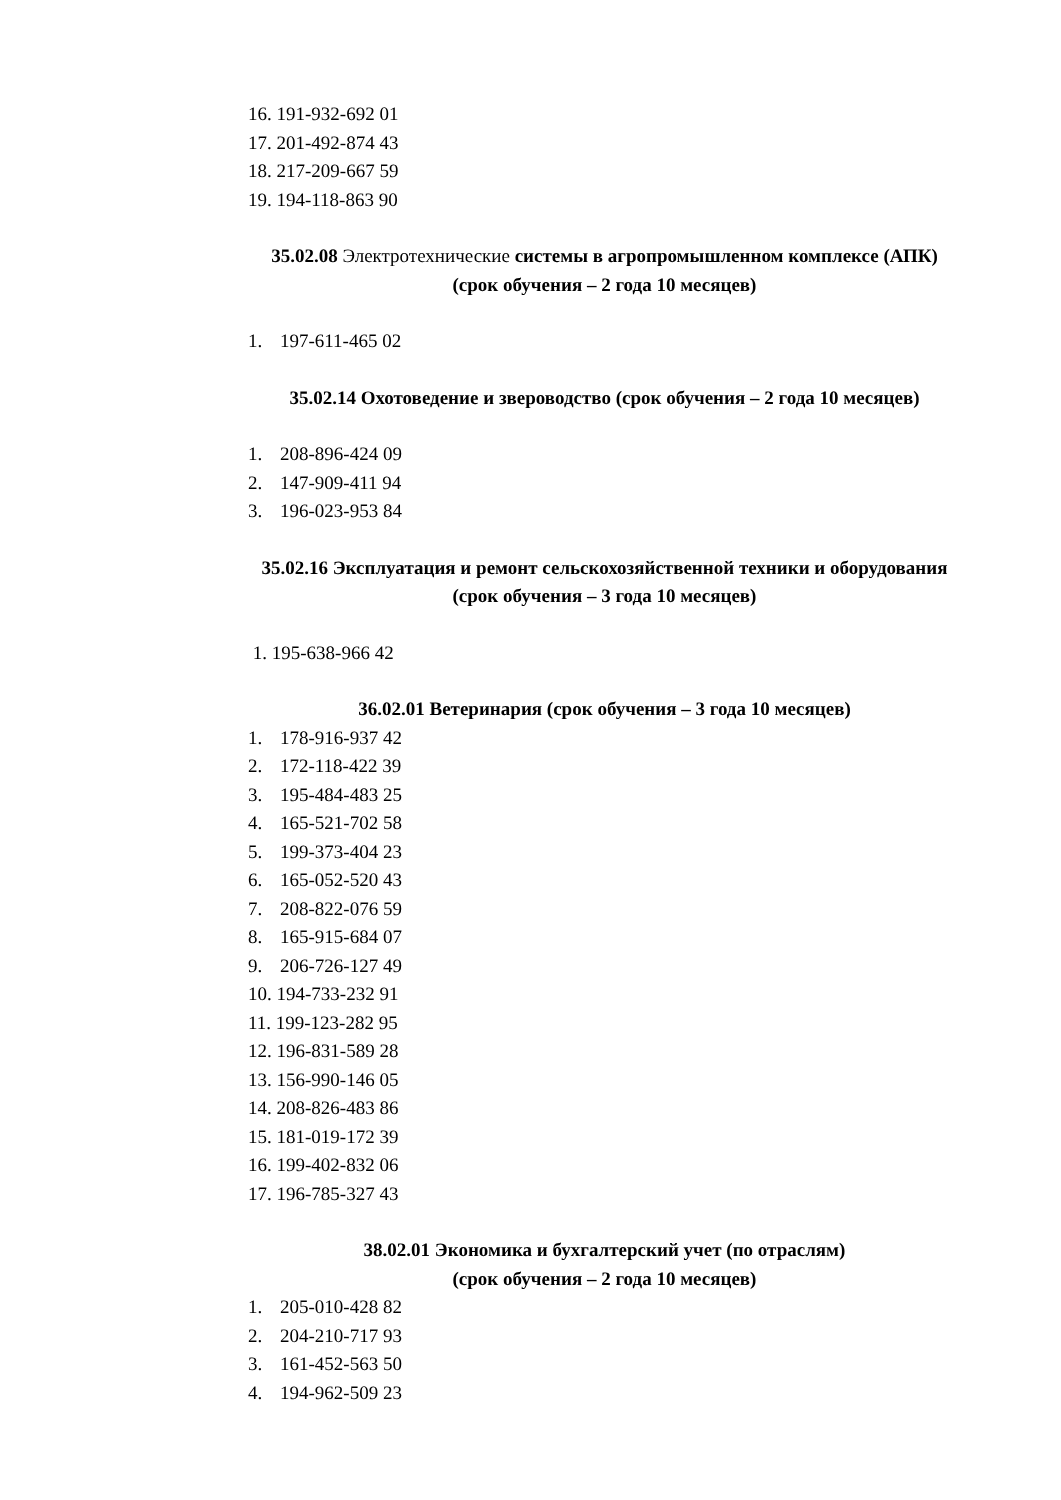16. 191-932-692 01
17. 201-492-874 43
18. 217-209-667 59
19. 194-118-863 90
35.02.08 Электротехнические системы в агропромышленном комплексе (АПК) (срок обучения – 2 года 10 месяцев)
1. 197-611-465 02
35.02.14 Охотоведение и звероводство (срок обучения – 2 года 10 месяцев)
1. 208-896-424 09
2. 147-909-411 94
3. 196-023-953 84
35.02.16 Эксплуатация и ремонт сельскохозяйственной техники и оборудования (срок обучения – 3 года 10 месяцев)
1. 195-638-966 42
36.02.01 Ветеринария (срок обучения – 3 года 10 месяцев)
1. 178-916-937 42
2. 172-118-422 39
3. 195-484-483 25
4. 165-521-702 58
5. 199-373-404 23
6. 165-052-520 43
7. 208-822-076 59
8. 165-915-684 07
9. 206-726-127 49
10. 194-733-232 91
11. 199-123-282 95
12. 196-831-589 28
13. 156-990-146 05
14. 208-826-483 86
15. 181-019-172 39
16. 199-402-832 06
17. 196-785-327 43
38.02.01 Экономика и бухгалтерский учет (по отраслям)
(срок обучения – 2 года 10 месяцев)
1. 205-010-428 82
2. 204-210-717 93
3. 161-452-563 50
4. 194-962-509 23